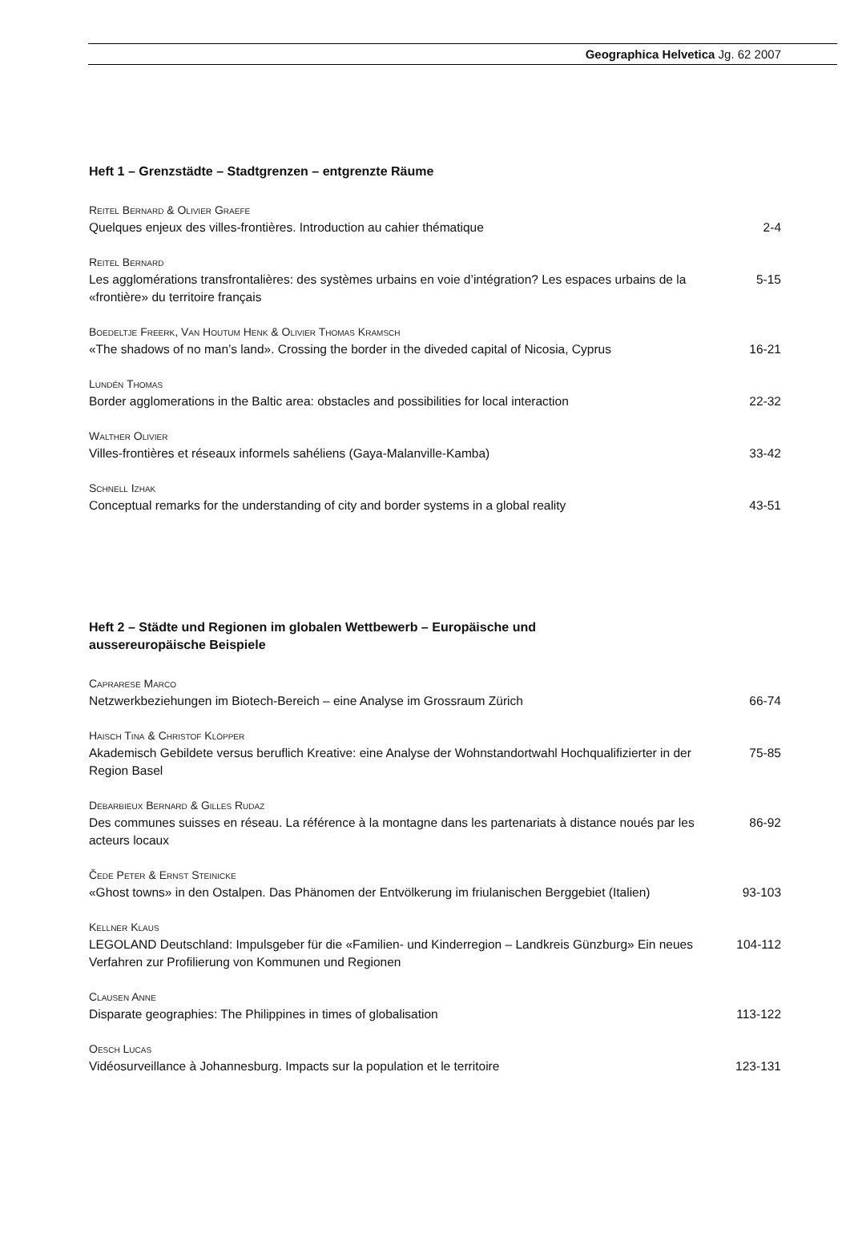Geographica Helvetica Jg. 62 2007
Heft 1 – Grenzstädte – Stadtgrenzen – entgrenzte Räume
Reitel Bernard & Olivier Graefe
Quelques enjeux des villes-frontières. Introduction au cahier thématique 2-4
Reitel Bernard
Les agglomérations transfrontalières: des systèmes urbains en voie d’intégration? Les espaces urbains de la «frontière» du territoire français
5-15
Boedeltje Freerk, Van Houtum Henk & Olivier Thomas Kramsch
«The shadows of no man’s land». Crossing the border in the diveded capital of Nicosia, Cyprus
16-21
Lundén Thomas
Border agglomerations in the Baltic area: obstacles and possibilities for local interaction
22-32
Walther Olivier
Villes-frontières et réseaux informels sahéliens (Gaya-Malanville-Kamba) 33-42
Schnell Izhak
Conceptual remarks for the understanding of city and border systems in a global reality
43-51
Heft 2 – Städte und Regionen im globalen Wettbewerb – Europäische und
aussereuropäische Beispiele
Caprarese Marco
Netzwerkbeziehungen im Biotech-Bereich – eine Analyse im Grossraum Zürich 66-74
Haisch Tina & Christof Klöpper
Akademisch Gebildete versus beruflich Kreative: eine Analyse der Wohnstandortwahl Hochqualifizierter in der Region Basel
75-85
Debarbieux Bernard & Gilles Rudaz
Des communes suisses en réseau. La référence à la montagne dans les partenariats à distance noués par les acteurs locaux
86-92
Čede Peter & Ernst Steinicke
«Ghost towns» in den Ostalpen. Das Phänomen der Entvölkerung im friulanischen Berggebiet (Italien)
93-103
Kellner Klaus
LEGOLAND Deutschland: Impulsgeber für die «Familien- und Kinderregion – Landkreis Günzburg» Ein neues Verfahren zur Profilierung von Kommunen und Regionen
104-112
Clausen Anne
Disparate geographies: The Philippines in times of globalisation 113-122
Oesch Lucas
Vidéosurveillance à Johannesburg. Impacts sur la population et le territoire 123-131